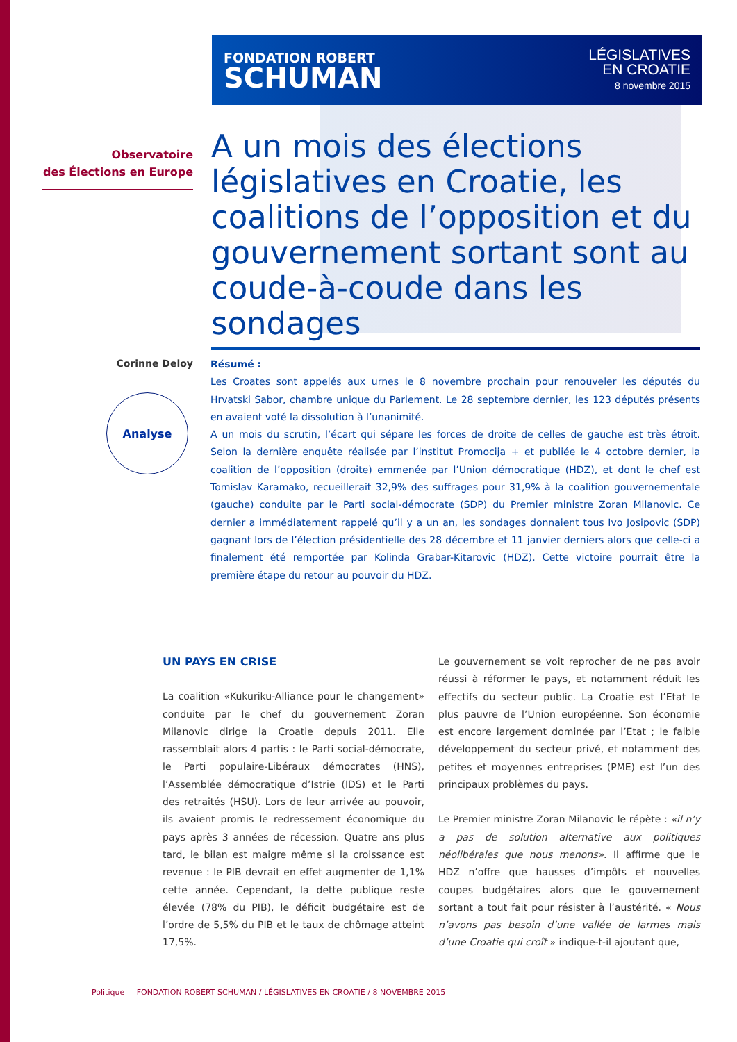FONDATION ROBERT
SCHUMAN
LÉGISLATIVES
EN CROATIE
8 novembre 2015
Observatoire
des Élections en Europe
A un mois des élections législatives en Croatie, les coalitions de l’opposition et du gouvernement sortant sont au coude-à-coude dans les sondages
Corinne Deloy
Analyse
Résumé :
Les Croates sont appelés aux urnes le 8 novembre prochain pour renouveler les députés du Hrvatski Sabor, chambre unique du Parlement. Le 28 septembre dernier, les 123 députés présents en avaient voté la dissolution à l’unanimité.
A un mois du scrutin, l’écart qui sépare les forces de droite de celles de gauche est très étroit. Selon la dernière enquête réalisée par l’institut Promocija + et publiée le 4 octobre dernier, la coalition de l’opposition (droite) emmenée par l’Union démocratique (HDZ), et dont le chef est Tomislav Karamako, recueillerait 32,9% des suffrages pour 31,9% à la coalition gouvernementale (gauche) conduite par le Parti social-démocrate (SDP) du Premier ministre Zoran Milanovic. Ce dernier a immédiatement rappelé qu’il y a un an, les sondages donnaient tous Ivo Josipovic (SDP) gagnant lors de l’élection présidentielle des 28 décembre et 11 janvier derniers alors que celle-ci a finalement été remportée par Kolinda Grabar-Kitarovic (HDZ). Cette victoire pourrait être la première étape du retour au pouvoir du HDZ.
UN PAYS EN CRISE
La coalition «Kukuriku-Alliance pour le changement» conduite par le chef du gouvernement Zoran Milanovic dirige la Croatie depuis 2011. Elle rassemblait alors 4 partis : le Parti social-démocrate, le Parti populaire-Libéraux démocrates (HNS), l’Assemblée démocratique d’Istrie (IDS) et le Parti des retraités (HSU). Lors de leur arrivée au pouvoir, ils avaient promis le redressement économique du pays après 3 années de récession. Quatre ans plus tard, le bilan est maigre même si la croissance est revenue : le PIB devrait en effet augmenter de 1,1% cette année. Cependant, la dette publique reste élevée (78% du PIB), le déficit budgétaire est de l’ordre de 5,5% du PIB et le taux de chômage atteint 17,5%.
Le gouvernement se voit reprocher de ne pas avoir réussi à réformer le pays, et notamment réduit les effectifs du secteur public. La Croatie est l’Etat le plus pauvre de l’Union européenne. Son économie est encore largement dominée par l’Etat ; le faible développement du secteur privé, et notamment des petites et moyennes entreprises (PME) est l’un des principaux problèmes du pays.
Le Premier ministre Zoran Milanovic le répète : «il n’y a pas de solution alternative aux politiques néolibérales que nous menons». Il affirme que le HDZ n’offre que hausses d’impôts et nouvelles coupes budgétaires alors que le gouvernement sortant a tout fait pour résister à l’austérité. « Nous n’avons pas besoin d’une vallée de larmes mais d’une Croatie qui croît » indique-t-il ajoutant que,
Politique FONDATION ROBERT SCHUMAN / LÉGISLATIVES EN CROATIE / 8 NOVEMBRE 2015